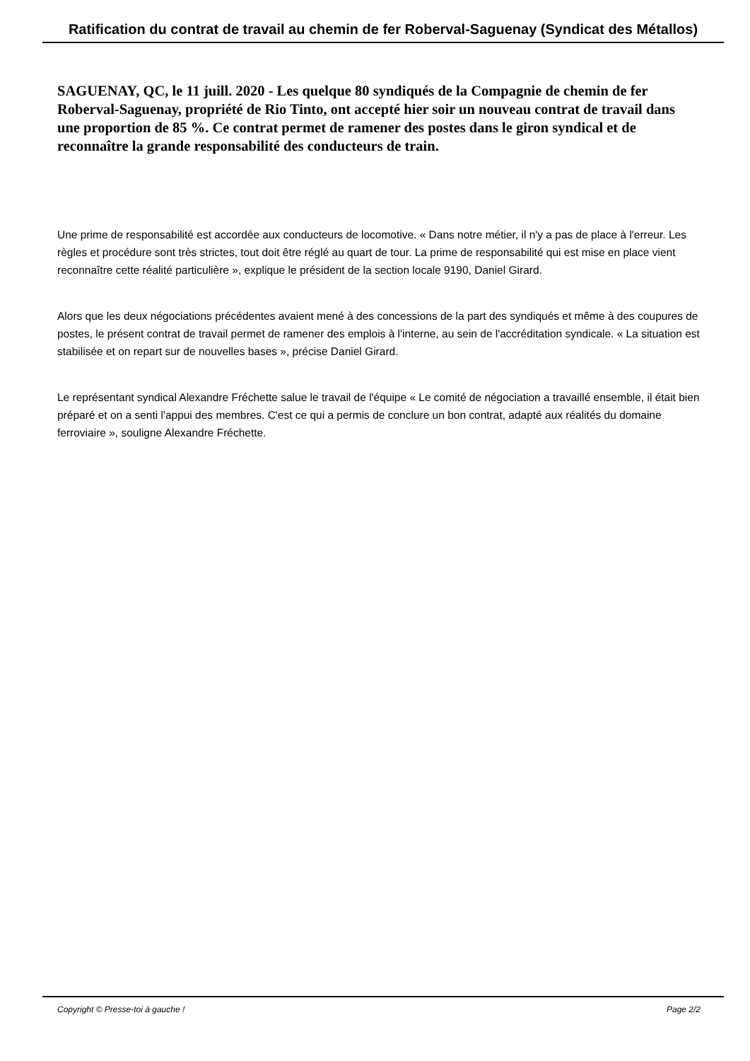Ratification du contrat de travail au chemin de fer Roberval-Saguenay (Syndicat des Métallos)
SAGUENAY, QC, le 11 juill. 2020 - Les quelque 80 syndiqués de la Compagnie de chemin de fer Roberval-Saguenay, propriété de Rio Tinto, ont accepté hier soir un nouveau contrat de travail dans une proportion de 85 %. Ce contrat permet de ramener des postes dans le giron syndical et de reconnaître la grande responsabilité des conducteurs de train.
Une prime de responsabilité est accordée aux conducteurs de locomotive. « Dans notre métier, il n'y a pas de place à l'erreur. Les règles et procédure sont très strictes, tout doit être réglé au quart de tour. La prime de responsabilité qui est mise en place vient reconnaître cette réalité particulière », explique le président de la section locale 9190, Daniel Girard.
Alors que les deux négociations précédentes avaient mené à des concessions de la part des syndiqués et même à des coupures de postes, le présent contrat de travail permet de ramener des emplois à l'interne, au sein de l'accréditation syndicale. « La situation est stabilisée et on repart sur de nouvelles bases », précise Daniel Girard.
Le représentant syndical Alexandre Fréchette salue le travail de l'équipe « Le comité de négociation a travaillé ensemble, il était bien préparé et on a senti l'appui des membres. C'est ce qui a permis de conclure un bon contrat, adapté aux réalités du domaine ferroviaire », souligne Alexandre Fréchette.
Copyright © Presse-toi à gauche ! Page 2/2